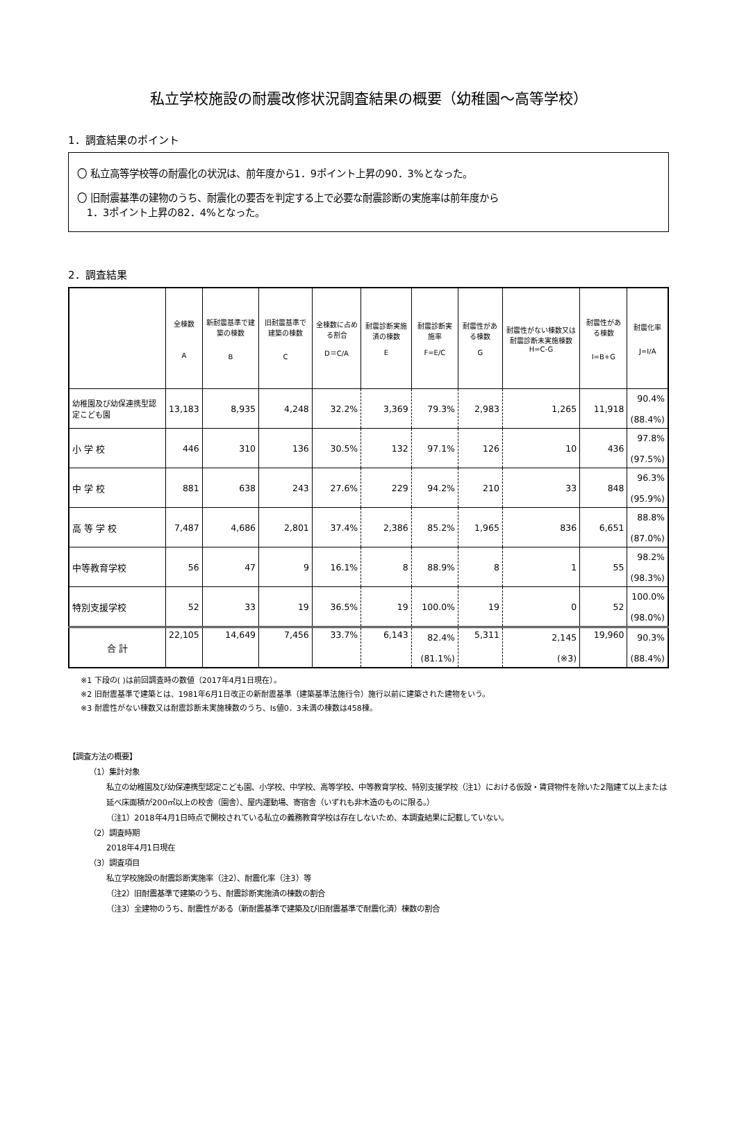私立学校施設の耐震改修状況調査結果の概要（幼稚園～高等学校）
1．調査結果のポイント
〇 私立高等学校等の耐震化の状況は、前年度から1．9ポイント上昇の90．3%となった。
〇 旧耐震基準の建物のうち、耐震化の要否を判定する上で必要な耐震診断の実施率は前年度から
1．3ポイント上昇の82．4%となった。
2．調査結果
| | 全棟数 A | 新耐震基準で建築の棟数 B | 旧耐震基準で建築の棟数 C | 全棟数に占める割合 D＝C/A | 耐震診断実施済の棟数 E | 耐震診断実施率 F=E/C | 耐震性がある棟数 G | 耐震性がない棟数又は耐震診断未実施棟数 H=C-G | 耐震性がある棟数 I=B+G | 耐震化率 J=I/A |
| --- | --- | --- | --- | --- | --- | --- | --- | --- | --- | --- |
| 幼稚園及び幼保連携型認定こども園 | 13,183 | 8,935 | 4,248 | 32.2% | 3,369 | 79.3% | 2,983 | 1,265 | 11,918 | 90.4% (88.4%) |
| 小 学 校 | 446 | 310 | 136 | 30.5% | 132 | 97.1% | 126 | 10 | 436 | 97.8% (97.5%) |
| 中 学 校 | 881 | 638 | 243 | 27.6% | 229 | 94.2% | 210 | 33 | 848 | 96.3% (95.9%) |
| 高 等 学 校 | 7,487 | 4,686 | 2,801 | 37.4% | 2,386 | 85.2% | 1,965 | 836 | 6,651 | 88.8% (87.0%) |
| 中等教育学校 | 56 | 47 | 9 | 16.1% | 8 | 88.9% | 8 | 1 | 55 | 98.2% (98.3%) |
| 特別支援学校 | 52 | 33 | 19 | 36.5% | 19 | 100.0% | 19 | 0 | 52 | 100.0% (98.0%) |
| 合 計 | 22,105 | 14,649 | 7,456 | 33.7% | 6,143 | 82.4% (81.1%) | 5,311 | 2,145 (※3) | 19,960 | 90.3% (88.4%) |
※1 下段の( )は前回調査時の数値（2017年4月1日現在）。
※2 旧耐震基準で建築とは、1981年6月1日改正の新耐震基準（建築基準法施行令）施行以前に建築された建物をいう。
※3 耐震性がない棟数又は耐震診断未実施棟数のうち、Is値0．3未満の棟数は458棟。
【調査方法の概要】
（1）集計対象
私立の幼稚園及び幼保連携型認定こども園、小学校、中学校、高等学校、中等教育学校、特別支援学校（注1）における仮設・賃貸物件を除いた2階建て以上または延べ床面積が200㎡以上の校舎（園舎）、屋内運動場、寄宿舎（いずれも非木造のものに限る。）
（注1）2018年4月1日時点で開校されている私立の義務教育学校は存在しないため、本調査結果に記載していない。
（2）調査時期
2018年4月1日現在
（3）調査項目
私立学校施設の耐震診断実施率（注2）、耐震化率（注3）等
（注2）旧耐震基準で建築のうち、耐震診断実施済の棟数の割合
（注3）全建物のうち、耐震性がある（新耐震基準で建築及び旧耐震基準で耐震化済）棟数の割合